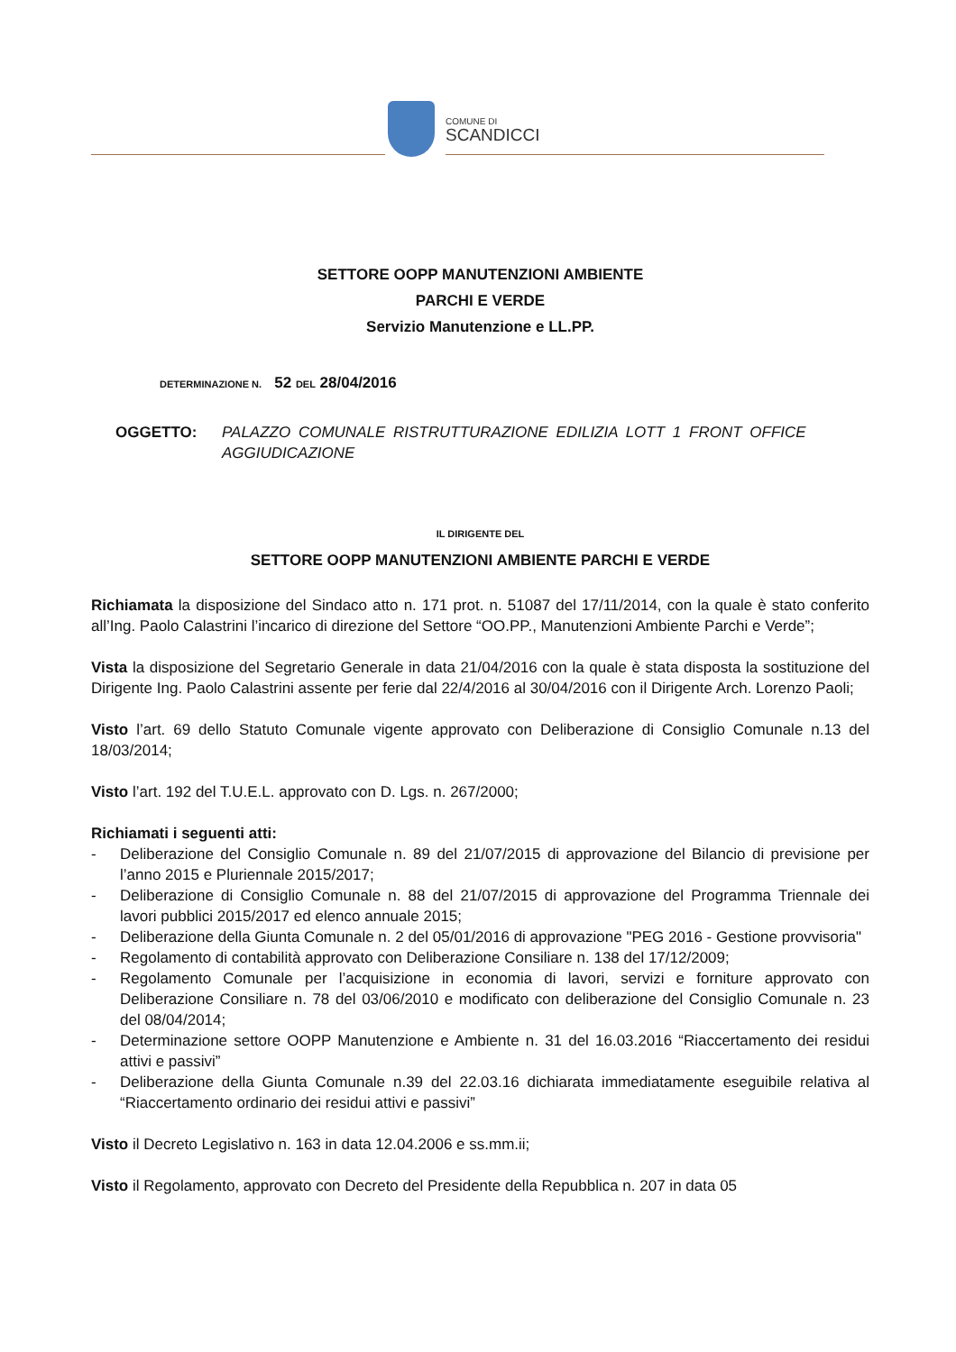COMUNE DI
SCANDICCI
SETTORE OOPP MANUTENZIONI AMBIENTE
PARCHI E VERDE
Servizio Manutenzione e LL.PP.
DETERMINAZIONE N. 52 DEL 28/04/2016
OGGETTO: PALAZZO COMUNALE RISTRUTTURAZIONE EDILIZIA LOTT 1 FRONT OFFICE AGGIUDICAZIONE
IL DIRIGENTE DEL
SETTORE OOPP MANUTENZIONI AMBIENTE PARCHI E VERDE
Richiamata la disposizione del Sindaco atto n. 171 prot. n. 51087 del 17/11/2014, con la quale è stato conferito all’Ing. Paolo Calastrini l’incarico di direzione del Settore “OO.PP., Manutenzioni Ambiente Parchi e Verde”;
Vista la disposizione del Segretario Generale in data 21/04/2016 con la quale è stata disposta la sostituzione del Dirigente Ing. Paolo Calastrini assente per ferie dal 22/4/2016 al 30/04/2016 con il Dirigente Arch. Lorenzo Paoli;
Visto l’art. 69 dello Statuto Comunale vigente approvato con Deliberazione di Consiglio Comunale n.13 del 18/03/2014;
Visto l’art. 192 del T.U.E.L. approvato con D. Lgs. n. 267/2000;
Richiamati i seguenti atti:
- Deliberazione del Consiglio Comunale n. 89 del 21/07/2015 di approvazione del Bilancio di previsione per l’anno 2015 e Pluriennale 2015/2017;
- Deliberazione di Consiglio Comunale n. 88 del 21/07/2015 di approvazione del Programma Triennale dei lavori pubblici 2015/2017 ed elenco annuale 2015;
- Deliberazione della Giunta Comunale n. 2 del 05/01/2016 di approvazione "PEG 2016 - Gestione provvisoria"
- Regolamento di contabilità approvato con Deliberazione Consiliare n. 138 del 17/12/2009;
- Regolamento Comunale per l’acquisizione in economia di lavori, servizi e forniture approvato con Deliberazione Consiliare n. 78 del 03/06/2010 e modificato con deliberazione del Consiglio Comunale n. 23 del 08/04/2014;
- Determinazione settore OOPP Manutenzione e Ambiente n. 31 del 16.03.2016 “Riaccertamento dei residui attivi e passivi”
- Deliberazione della Giunta Comunale n.39 del 22.03.16 dichiarata immediatamente eseguibile relativa al “Riaccertamento ordinario dei residui attivi e passivi”
Visto il Decreto Legislativo n. 163 in data 12.04.2006 e ss.mm.ii;
Visto il Regolamento, approvato con Decreto del Presidente della Repubblica n. 207 in data 05